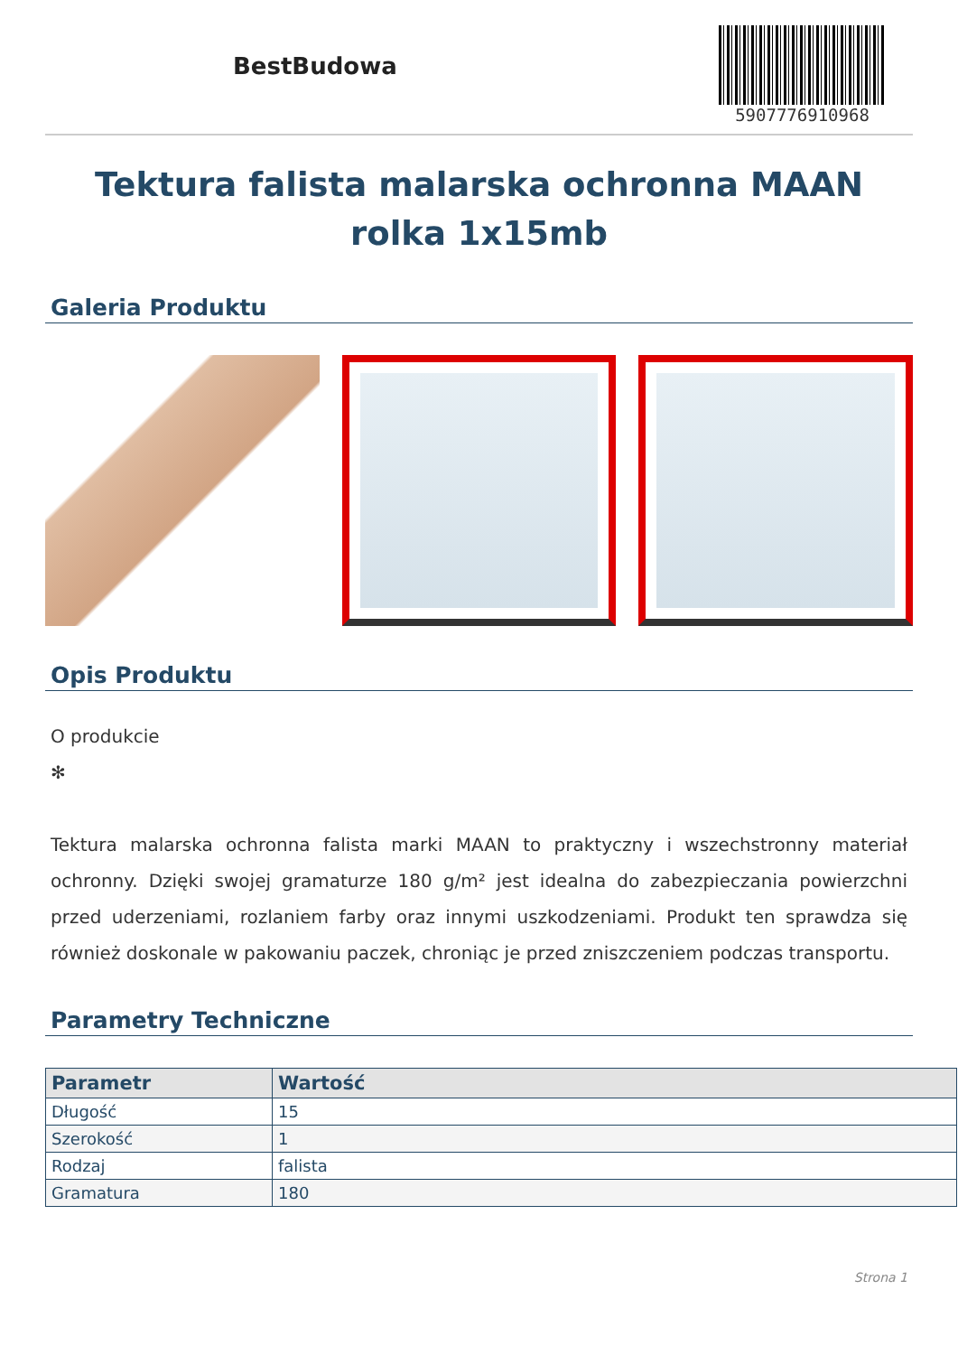BestBudowa
5907776910968
Tektura falista malarska ochronna MAAN rolka 1x15mb
Galeria Produktu
Opis Produktu
O produkcie
✻
Tektura malarska ochronna falista marki MAAN to praktyczny i wszechstronny materiał ochronny. Dzięki swojej gramaturze 180 g/m² jest idealna do zabezpieczania powierzchni przed uderzeniami, rozlaniem farby oraz innymi uszkodzeniami. Produkt ten sprawdza się również doskonale w pakowaniu paczek, chroniąc je przed zniszczeniem podczas transportu.
Parametry Techniczne
| Parametr | Wartość |
| --- | --- |
| Długość | 15 |
| Szerokość | 1 |
| Rodzaj | falista |
| Gramatura | 180 |
Strona 1